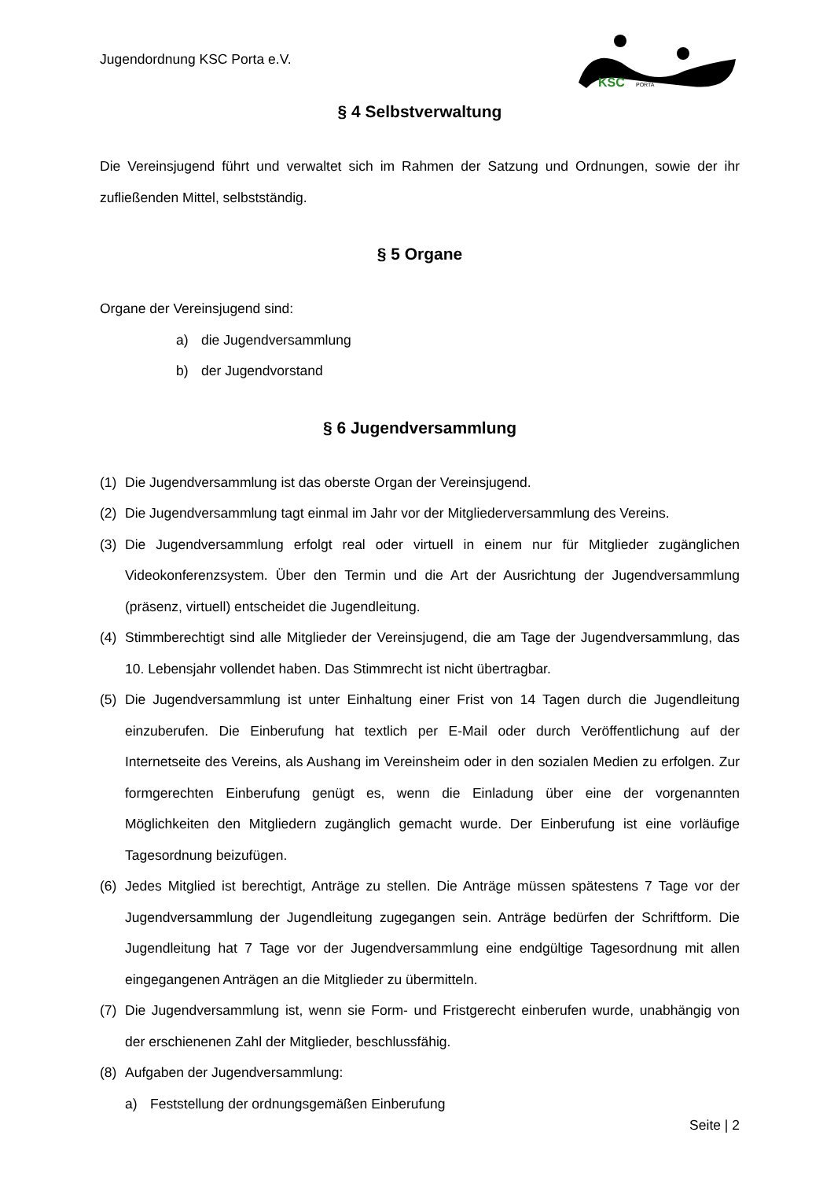Jugendordnung KSC Porta e.V.
KSC
PORTA
§ 4 Selbstverwaltung
Die Vereinsjugend führt und verwaltet sich im Rahmen der Satzung und Ordnungen, sowie der ihr zufließenden Mittel, selbstständig.
§ 5 Organe
Organe der Vereinsjugend sind:
a) die Jugendversammlung
b) der Jugendvorstand
§ 6 Jugendversammlung
(1) Die Jugendversammlung ist das oberste Organ der Vereinsjugend.
(2) Die Jugendversammlung tagt einmal im Jahr vor der Mitgliederversammlung des Vereins.
(3) Die Jugendversammlung erfolgt real oder virtuell in einem nur für Mitglieder zugängli­chen Videokonferenzsystem. Über den Termin und die Art der Ausrichtung der Jugend­versammlung (präsenz, virtuell) entscheidet die Jugendleitung.
(4) Stimmberechtigt sind alle Mitglieder der Vereinsjugend, die am Tage der Jugendversamm­lung, das 10. Lebensjahr vollendet haben. Das Stimmrecht ist nicht übertragbar.
(5) Die Jugendversammlung ist unter Einhaltung einer Frist von 14 Tagen durch die Jugendlei­tung einzuberufen. Die Einberufung hat textlich per E-Mail oder durch Veröffentlichung auf der Internetseite des Vereins, als Aushang im Vereinsheim oder in den sozialen Medien zu erfolgen. Zur formgerechten Einberufung genügt es, wenn die Einladung über eine der vorgenannten Möglichkeiten den Mitgliedern zugänglich gemacht wurde. Der Einberufung ist eine vorläufige Tagesordnung beizufügen.
(6) Jedes Mitglied ist berechtigt, Anträge zu stellen. Die Anträge müssen spätestens 7 Tage vor der Jugendversammlung der Jugendleitung zugegangen sein. Anträge bedürfen der Schriftform. Die Jugendleitung hat 7 Tage vor der Jugendversammlung eine endgültige Ta­gesordnung mit allen eingegangenen Anträgen an die Mitglieder zu übermitteln.
(7) Die Jugendversammlung ist, wenn sie Form- und Fristgerecht einberufen wurde, unabhän­gig von der erschienenen Zahl der Mitglieder, beschlussfähig.
(8) Aufgaben der Jugendversammlung:
a) Feststellung der ordnungsgemäßen Einberufung
Seite | 2